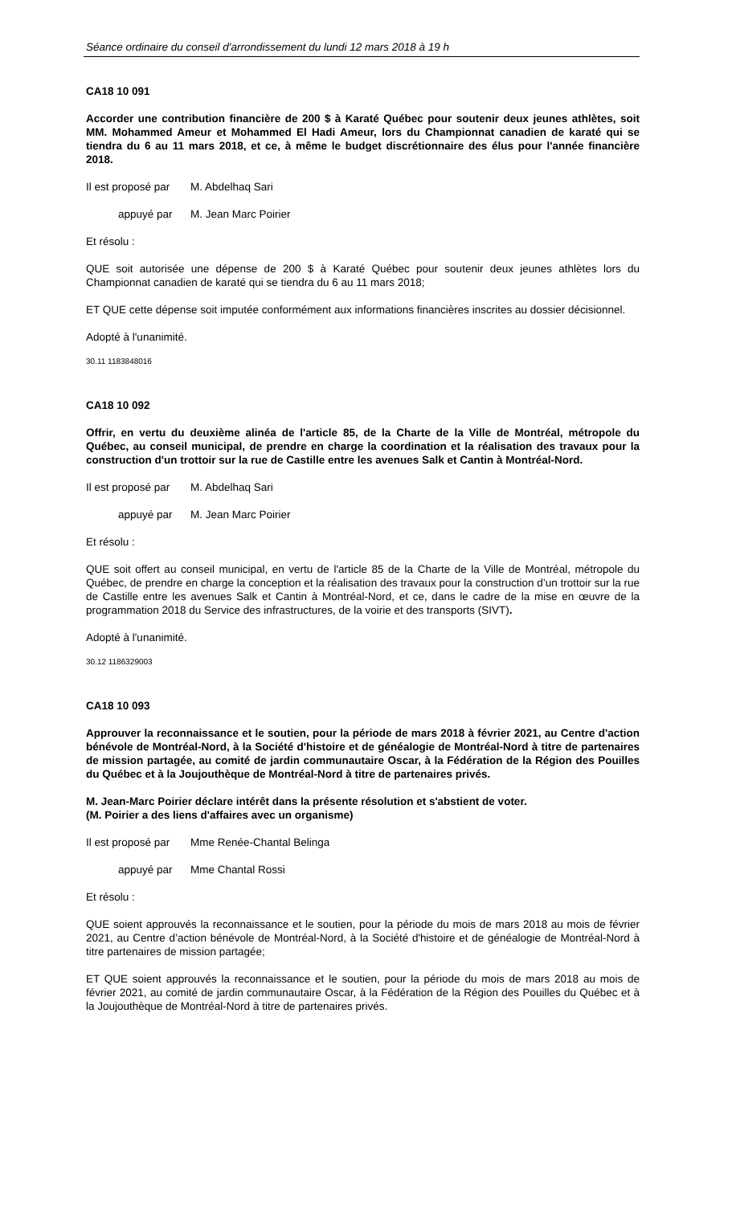Séance ordinaire du conseil d'arrondissement du lundi 12 mars 2018 à 19 h
CA18 10 091
Accorder une contribution financière de 200 $ à Karaté Québec pour soutenir deux jeunes athlètes, soit MM. Mohammed Ameur et Mohammed El Hadi Ameur, lors du Championnat canadien de karaté qui se tiendra du 6 au 11 mars 2018, et ce, à même le budget discrétionnaire des élus pour l'année financière 2018.
Il est proposé par M. Abdelhaq Sari
appuyé par M. Jean Marc Poirier
Et résolu :
QUE soit autorisée une dépense de 200 $ à Karaté Québec pour soutenir deux jeunes athlètes lors du Championnat canadien de karaté qui se tiendra du 6 au 11 mars 2018;
ET QUE cette dépense soit imputée conformément aux informations financières inscrites au dossier décisionnel.
Adopté à l'unanimité.
30.11 1183848016
CA18 10 092
Offrir, en vertu du deuxième alinéa de l'article 85, de la Charte de la Ville de Montréal, métropole du Québec, au conseil municipal, de prendre en charge la coordination et la réalisation des travaux pour la construction d'un trottoir sur la rue de Castille entre les avenues Salk et Cantin à Montréal-Nord.
Il est proposé par M. Abdelhaq Sari
appuyé par M. Jean Marc Poirier
Et résolu :
QUE soit offert au conseil municipal, en vertu de l'article 85 de la Charte de la Ville de Montréal, métropole du Québec, de prendre en charge la conception et la réalisation des travaux pour la construction d’un trottoir sur la rue de Castille entre les avenues Salk et Cantin à Montréal-Nord, et ce, dans le cadre de la mise en œuvre de la programmation 2018 du Service des infrastructures, de la voirie et des transports (SIVT).
Adopté à l'unanimité.
30.12 1186329003
CA18 10 093
Approuver la reconnaissance et le soutien, pour la période de mars 2018 à février 2021, au Centre d'action bénévole de Montréal-Nord, à la Société d'histoire et de généalogie de Montréal-Nord à titre de partenaires de mission partagée, au comité de jardin communautaire Oscar, à la Fédération de la Région des Pouilles du Québec et à la Joujouthèque de Montréal-Nord à titre de partenaires privés.
M. Jean-Marc Poirier déclare intérêt dans la présente résolution et s'abstient de voter.
(M. Poirier a des liens d'affaires avec un organisme)
Il est proposé par Mme Renée-Chantal Belinga
appuyé par Mme Chantal Rossi
Et résolu :
QUE soient approuvés la reconnaissance et le soutien, pour la période du mois de mars 2018 au mois de février 2021, au Centre d’action bénévole de Montréal-Nord, à la Société d'histoire et de généalogie de Montréal-Nord à titre partenaires de mission partagée;
ET QUE soient approuvés la reconnaissance et le soutien, pour la période du mois de mars 2018 au mois de février 2021, au comité de jardin communautaire Oscar, à la Fédération de la Région des Pouilles du Québec et à la Joujouthèque de Montréal-Nord à titre de partenaires privés.